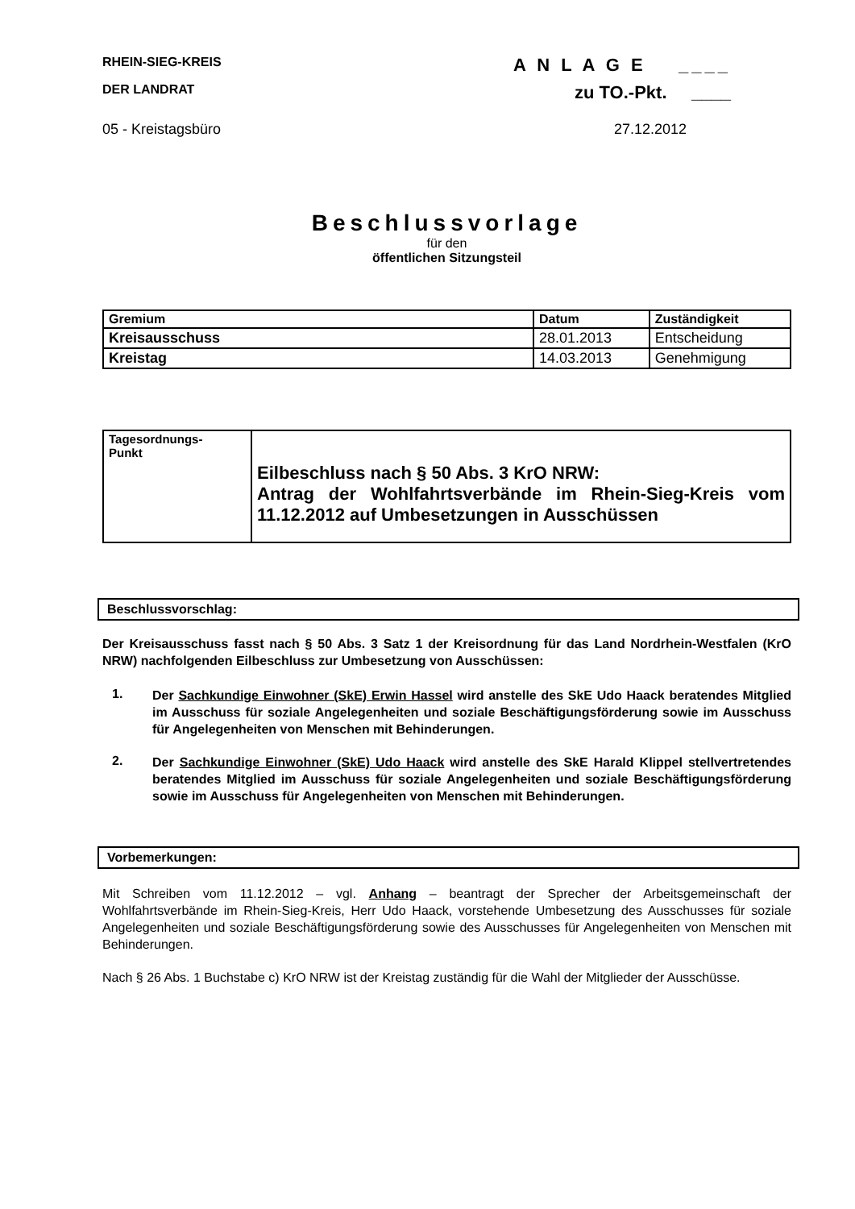RHEIN-SIEG-KREIS A N L A G E ____
DER LANDRAT zu TO.-Pkt. ____
05 - Kreistagsbüro 27.12.2012
Beschlussvorlage
für den
öffentlichen Sitzungsteil
| Gremium | Datum | Zuständigkeit |
| --- | --- | --- |
| Kreisausschuss | 28.01.2013 | Entscheidung |
| Kreistag | 14.03.2013 | Genehmigung |
| Tagesordnungs- Punkt | Eilbeschluss nach § 50 Abs. 3 KrO NRW: Antrag der Wohlfahrtsverbände im Rhein-Sieg-Kreis vom 11.12.2012 auf Umbesetzungen in Ausschüssen |
Beschlussvorschlag:
Der Kreisausschuss fasst nach § 50 Abs. 3 Satz 1 der Kreisordnung für das Land Nordrhein-Westfalen (KrO NRW) nachfolgenden Eilbeschluss zur Umbesetzung von Ausschüssen:
1.
Der Sachkundige Einwohner (SkE) Erwin Hassel wird anstelle des SkE Udo Haack beratendes Mitglied im Ausschuss für soziale Angelegenheiten und soziale Beschäftigungsförderung sowie im Ausschuss für Angelegenheiten von Menschen mit Behinderungen.
2.
Der Sachkundige Einwohner (SkE) Udo Haack wird anstelle des SkE Harald Klippel stellvertretendes beratendes Mitglied im Ausschuss für soziale Angelegenheiten und soziale Beschäftigungsförderung sowie im Ausschuss für Angelegenheiten von Menschen mit Behinderungen.
Vorbemerkungen:
Mit Schreiben vom 11.12.2012 – vgl. Anhang – beantragt der Sprecher der Arbeitsgemeinschaft der Wohlfahrtsverbände im Rhein-Sieg-Kreis, Herr Udo Haack, vorstehende Umbesetzung des Ausschusses für soziale Angelegenheiten und soziale Beschäftigungsförderung sowie des Ausschusses für Angelegenheiten von Menschen mit Behinderungen.
Nach § 26 Abs. 1 Buchstabe c) KrO NRW ist der Kreistag zuständig für die Wahl der Mitglieder der Ausschüsse.